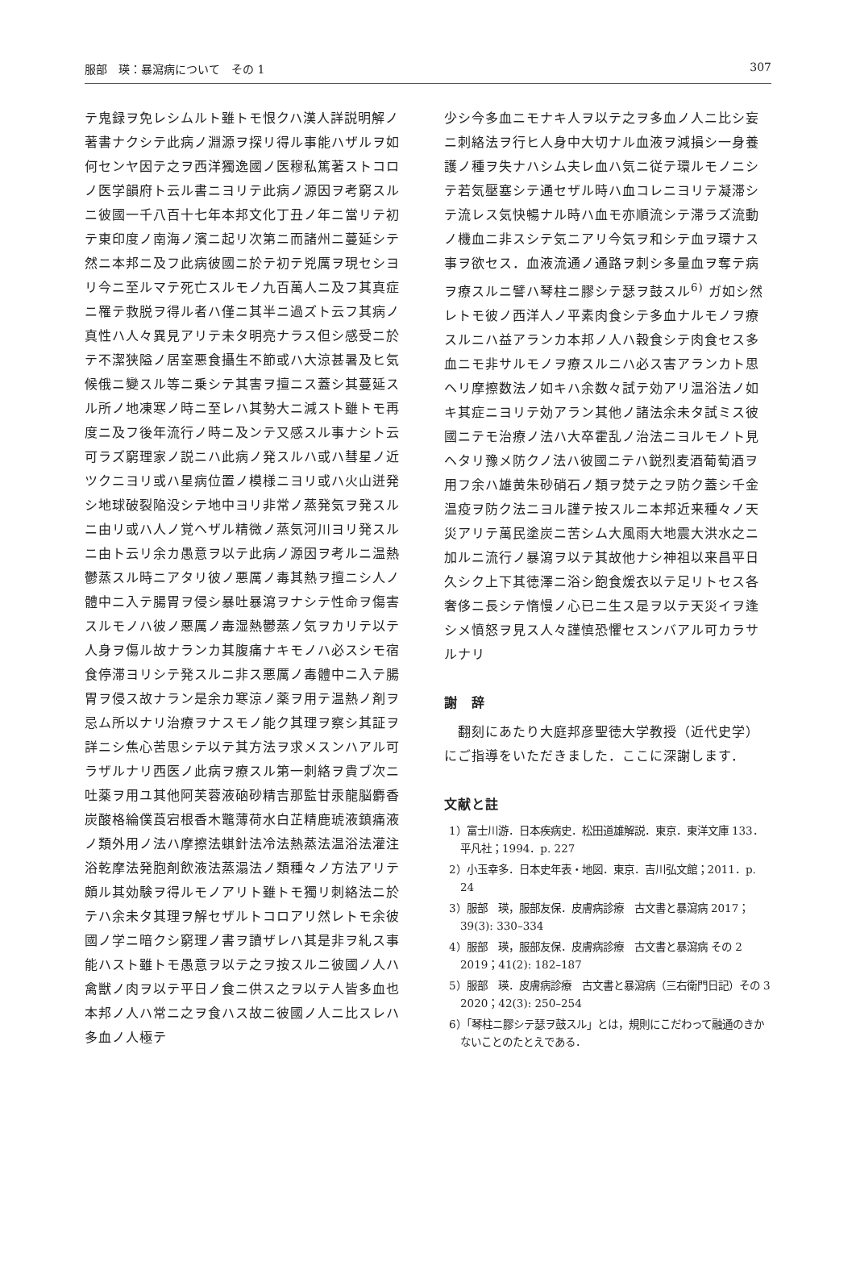服部　瑛：暴瀉病について　その 1 307
テ鬼録ヲ免レシムルト雖トモ恨クハ漢人詳説明解ノ著書ナクシテ此病ノ淵源ヲ探リ得ル事能ハザルヲ如何センヤ因テ之ヲ西洋獨逸國ノ医穆私篤著ストコロノ医学韻府ト云ル書ニヨリテ此病ノ源因ヲ考窮スルニ彼國一千八百十七年本邦文化丁丑ノ年ニ當リテ初テ東印度ノ南海ノ濱ニ起リ次第ニ而諸州ニ蔓延シテ然ニ本邦ニ及フ此病彼國ニ於テ初テ兇厲ヲ現セシヨリ今ニ至ルマテ死亡スルモノ九百萬人ニ及フ其真症ニ罹テ救脱ヲ得ル者ハ僅ニ其半ニ過ズト云フ其病ノ真性ハ人々異見アリテ未タ明亮ナラス但シ感受ニ於テ不潔狭隘ノ居室悪食攝生不節或ハ大涼甚暑及ヒ気候俄ニ變スル等ニ乗シテ其害ヲ擅ニス蓋シ其蔓延スル所ノ地凍寒ノ時ニ至レハ其勢大ニ減スト雖トモ再度ニ及フ後年流行ノ時ニ及ンテ又感スル事ナシト云可ラズ窮理家ノ説ニハ此病ノ発スルハ或ハ彗星ノ近ツクニヨリ或ハ星病位置ノ模様ニヨリ或ハ火山迸発シ地球破裂陥没シテ地中ヨリ非常ノ蒸発気ヲ発スルニ由リ或ハ人ノ覚ヘザル精微ノ蒸気河川ヨリ発スルニ由ト云リ余カ愚意ヲ以テ此病ノ源因ヲ考ルニ温熱鬱蒸スル時ニアタリ彼ノ悪厲ノ毒其熱ヲ擅ニシ人ノ體中ニ入テ腸胃ヲ侵シ暴吐暴瀉ヲナシテ性命ヲ傷害スルモノハ彼ノ悪厲ノ毒湿熱鬱蒸ノ気ヲカリテ以テ人身ヲ傷ル故ナランカ其腹痛ナキモノハ必スシモ宿食停滞ヨリシテ発スルニ非ス悪厲ノ毒體中ニ入テ腸胃ヲ侵ス故ナラン是余カ寒涼ノ薬ヲ用テ温熱ノ剤ヲ忌ム所以ナリ治療ヲナスモノ能ク其理ヲ察シ其証ヲ詳ニシ焦心苦思シテ以テ其方法ヲ求メスンハアル可ラザルナリ西医ノ此病ヲ療スル第一刺絡ヲ貴ブ次ニ吐薬ヲ用ユ其他阿芙蓉液硇砂精吉那監甘汞龍脳麝香炭酸格綸僕莨宕根香木鼈薄荷水白芷精鹿琥液鎮痛液ノ類外用ノ法ハ摩擦法蜞針法冷法熱蒸法温浴法灌注浴乾摩法発胞剤飲液法蒸溻法ノ類種々ノ方法アリテ頗ル其効験ヲ得ルモノアリト雖トモ獨リ刺絡法ニ於テハ余未タ其理ヲ解セザルトコロアリ然レトモ余彼國ノ学ニ暗クシ窮理ノ書ヲ讀ザレハ其是非ヲ糺ス事能ハスト雖トモ愚意ヲ以テ之ヲ按スルニ彼國ノ人ハ禽獣ノ肉ヲ以テ平日ノ食ニ供ス之ヲ以テ人皆多血也本邦ノ人ハ常ニ之ヲ食ハス故ニ彼國ノ人ニ比スレハ多血ノ人極テ
少シ今多血ニモナキ人ヲ以テ之ヲ多血ノ人ニ比シ妄ニ刺絡法ヲ行ヒ人身中大切ナル血液ヲ減損シ一身養護ノ種ヲ失ナハシム夫レ血ハ気ニ従テ環ルモノニシテ若気壓塞シテ通セザル時ハ血コレニヨリテ凝滞シテ流レス気快暢ナル時ハ血モ亦順流シテ滞ラズ流動ノ機血ニ非スシテ気ニアリ今気ヲ和シテ血ヲ環ナス事ヲ欲セス．血液流通ノ通路ヲ刺シ多量血ヲ奪テ病ヲ療スルニ譬ハ琴柱ニ膠シテ瑟ヲ鼓スル<sup>6)</sup> ガ如シ然レトモ彼ノ西洋人ノ平素肉食シテ多血ナルモノヲ療スルニハ益アランカ本邦ノ人ハ穀食シテ肉食セス多血ニモ非サルモノヲ療スルニハ必ス害アランカト思ヘリ摩擦数法ノ如キハ余数々試テ効アリ温浴法ノ如キ其症ニヨリテ効アラン其他ノ諸法余未タ試ミス彼國ニテモ治療ノ法ハ大卒霍乱ノ治法ニヨルモノト見ヘタリ豫メ防クノ法ハ彼國ニテハ鋭烈麦酒葡萄酒ヲ用フ余ハ雄黄朱砂硝石ノ類ヲ焚テ之ヲ防ク蓋シ千金温疫ヲ防ク法ニヨル謹テ按スルニ本邦近来種々ノ天災アリテ萬民塗炭ニ苦シム大風雨大地震大洪水之ニ加ルニ流行ノ暴瀉ヲ以テ其故他ナシ神祖以来昌平日久シク上下其徳澤ニ浴シ飽食煖衣以テ足リトセス各奢侈ニ長シテ惰慢ノ心已ニ生ス是ヲ以テ天災イヲ逢シメ憤怒ヲ見ス人々謹慎恐懼セスンバアル可カラサルナリ
謝　辞
　翻刻にあたり大庭邦彦聖徳大学教授（近代史学）にご指導をいただきました．ここに深謝します．
文献と註
1）富士川游．日本疾病史．松田道雄解説．東京．東洋文庫 133．平凡社；1994．p. 227
2）小玉幸多．日本史年表・地図．東京．吉川弘文館；2011．p. 24
3）服部　瑛，服部友保．皮膚病診療　古文書と暴瀉病 2017；39(3): 330–334
4）服部　瑛，服部友保．皮膚病診療　古文書と暴瀉病 その 2 2019；41(2): 182–187
5）服部　瑛．皮膚病診療　古文書と暴瀉病（三右衛門日記）その 3 2020；42(3): 250–254
6）「琴柱ニ膠シテ瑟ヲ鼓スル」とは，規則にこだわって融通のきかないことのたとえである．